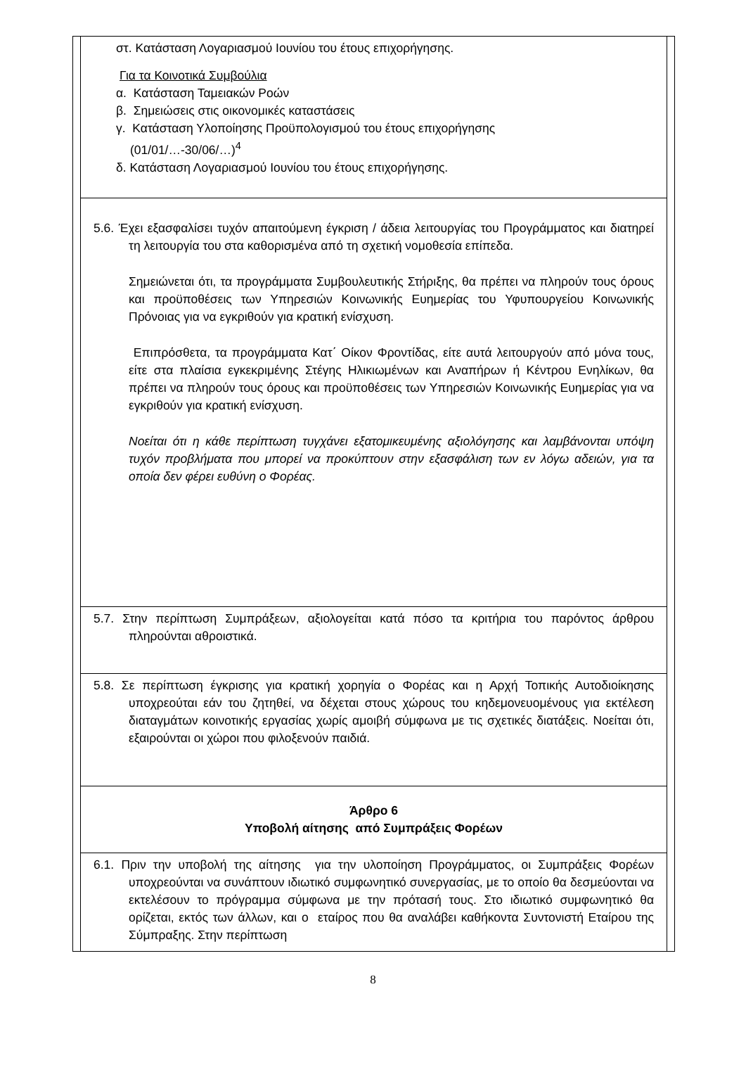στ. Κατάσταση Λογαριασμού Ιουνίου του έτους επιχορήγησης.
Για τα Κοινοτικά Συμβούλια
α. Κατάσταση Ταμειακών Ροών
β. Σημειώσεις στις οικονομικές καταστάσεις
γ. Κατάσταση Υλοποίησης Προϋπολογισμού του έτους επιχορήγησης
(01/01/…-30/06/…)<sup>4</sup>
δ. Κατάσταση Λογαριασμού Ιουνίου του έτους επιχορήγησης.
5.6. Έχει εξασφαλίσει τυχόν απαιτούμενη έγκριση / άδεια λειτουργίας του Προγράμματος και διατηρεί τη λειτουργία του στα καθορισμένα από τη σχετική νομοθεσία επίπεδα.
Σημειώνεται ότι, τα προγράμματα Συμβουλευτικής Στήριξης, θα πρέπει να πληρούν τους όρους και προϋποθέσεις των Υπηρεσιών Κοινωνικής Ευημερίας του Υφυπουργείου Κοινωνικής Πρόνοιας για να εγκριθούν για κρατική ενίσχυση.
Επιπρόσθετα, τα προγράμματα Κατ΄ Οίκον Φροντίδας, είτε αυτά λειτουργούν από μόνα τους, είτε στα πλαίσια εγκεκριμένης Στέγης Ηλικιωμένων και Αναπήρων ή Κέντρου Ενηλίκων, θα πρέπει να πληρούν τους όρους και προϋποθέσεις των Υπηρεσιών Κοινωνικής Ευημερίας για να εγκριθούν για κρατική ενίσχυση.
Νοείται ότι η κάθε περίπτωση τυγχάνει εξατομικευμένης αξιολόγησης και λαμβάνονται υπόψη τυχόν προβλήματα που μπορεί να προκύπτουν στην εξασφάλιση των εν λόγω αδειών, για τα οποία δεν φέρει ευθύνη ο Φορέας.
5.7. Στην περίπτωση Συμπράξεων, αξιολογείται κατά πόσο τα κριτήρια του παρόντος άρθρου πληρούνται αθροιστικά.
5.8. Σε περίπτωση έγκρισης για κρατική χορηγία ο Φορέας και η Αρχή Τοπικής Αυτοδιοίκησης υποχρεούται εάν του ζητηθεί, να δέχεται στους χώρους του κηδεμονευομένους για εκτέλεση διαταγμάτων κοινοτικής εργασίας χωρίς αμοιβή σύμφωνα με τις σχετικές διατάξεις. Νοείται ότι, εξαιρούνται οι χώροι που φιλοξενούν παιδιά.
Άρθρο 6
Υποβολή αίτησης από Συμπράξεις Φορέων
6.1. Πριν την υποβολή της αίτησης για την υλοποίηση Προγράμματος, οι Συμπράξεις Φορέων υποχρεούνται να συνάπτουν ιδιωτικό συμφωνητικό συνεργασίας, με το οποίο θα δεσμεύονται να εκτελέσουν το πρόγραμμα σύμφωνα με την πρότασή τους. Στο ιδιωτικό συμφωνητικό θα ορίζεται, εκτός των άλλων, και ο εταίρος που θα αναλάβει καθήκοντα Συντονιστή Εταίρου της Σύμπραξης. Στην περίπτωση
8